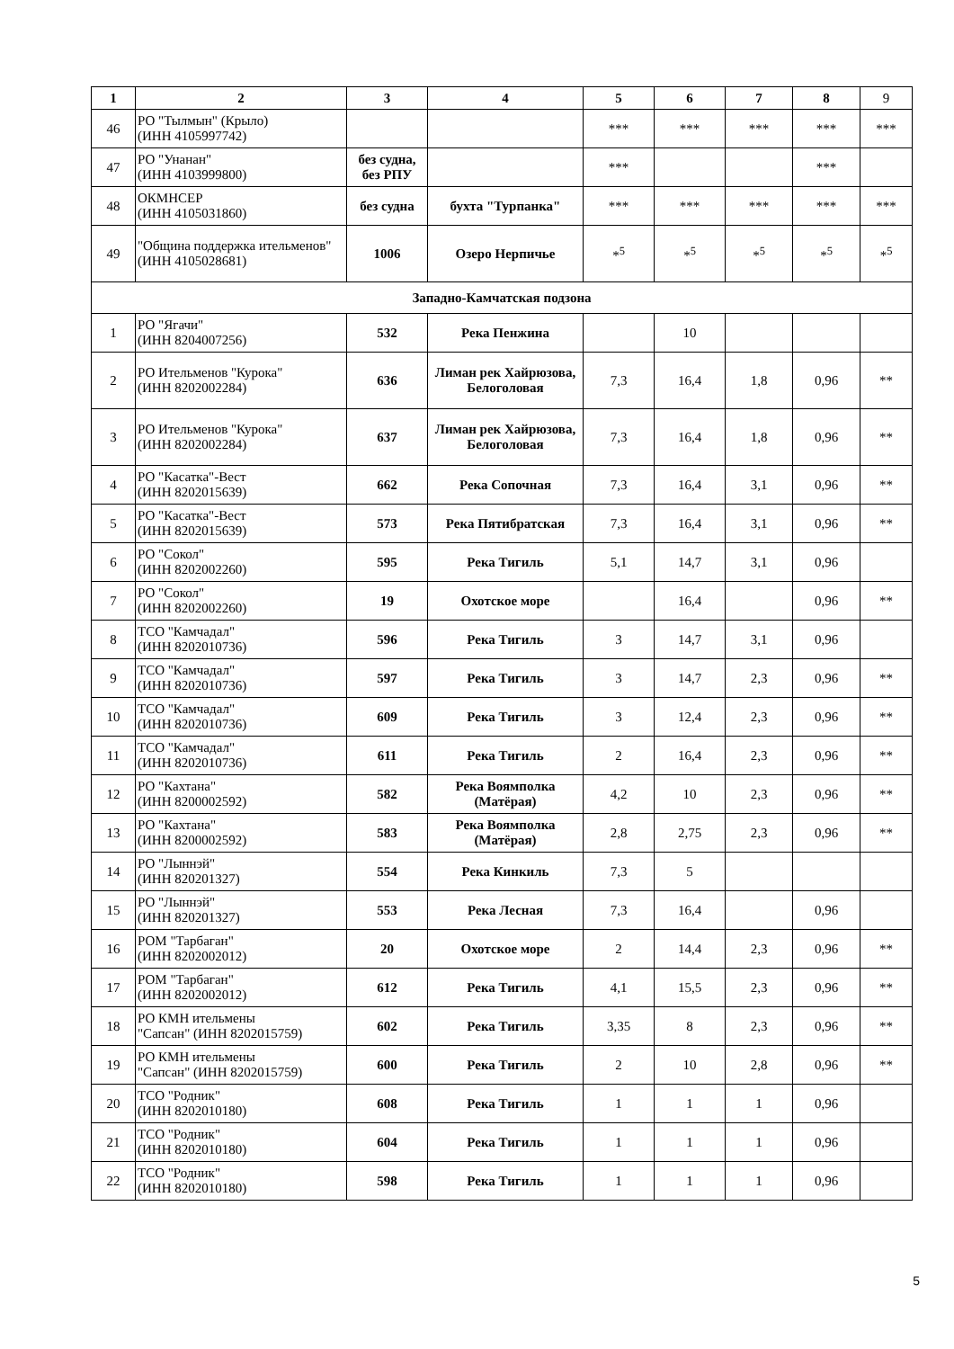| 1 | 2 | 3 | 4 | 5 | 6 | 7 | 8 | 9 |
| --- | --- | --- | --- | --- | --- | --- | --- | --- |
| 46 | РО "Тылмын" (Крыло) (ИНН 4105997742) | | | *** | *** | *** | *** | *** |
| 47 | РО "Унанан" (ИНН 4103999800) | без судна, без РПУ | | *** | | | *** | |
| 48 | ОКМНСЕР (ИНН 4105031860) | без судна | бухта "Турпанка" | *** | *** | *** | *** | *** |
| 49 | "Община поддержка ительменов" (ИНН 4105028681) | 1006 | Озеро Нерпичье | *<sup>5</sup> | *<sup>5</sup> | *<sup>5</sup> | *<sup>5</sup> | *<sup>5</sup> |
| Западно-Камчатская подзона | | | | | | | | |
| 1 | РО "Ягачи" (ИНН 8204007256) | 532 | Река Пенжина | | 10 | | | |
| 2 | РО Ительменов "Курока" (ИНН 8202002284) | 636 | Лиман рек Хайрюзова, Белоголовая | 7,3 | 16,4 | 1,8 | 0,96 | ** |
| 3 | РО Ительменов "Курока" (ИНН 8202002284) | 637 | Лиман рек Хайрюзова, Белоголовая | 7,3 | 16,4 | 1,8 | 0,96 | ** |
| 4 | РО "Касатка"-Вест (ИНН 8202015639) | 662 | Река Сопочная | 7,3 | 16,4 | 3,1 | 0,96 | ** |
| 5 | РО "Касатка"-Вест (ИНН 8202015639) | 573 | Река Пятибратская | 7,3 | 16,4 | 3,1 | 0,96 | ** |
| 6 | РО "Сокол" (ИНН 8202002260) | 595 | Река Тигиль | 5,1 | 14,7 | 3,1 | 0,96 | |
| 7 | РО "Сокол" (ИНН 8202002260) | 19 | Охотское море | | 16,4 | | 0,96 | ** |
| 8 | ТСО "Камчадал" (ИНН 8202010736) | 596 | Река Тигиль | 3 | 14,7 | 3,1 | 0,96 | |
| 9 | ТСО "Камчадал" (ИНН 8202010736) | 597 | Река Тигиль | 3 | 14,7 | 2,3 | 0,96 | ** |
| 10 | ТСО "Камчадал" (ИНН 8202010736) | 609 | Река Тигиль | 3 | 12,4 | 2,3 | 0,96 | ** |
| 11 | ТСО "Камчадал" (ИНН 8202010736) | 611 | Река Тигиль | 2 | 16,4 | 2,3 | 0,96 | ** |
| 12 | РО "Кахтана" (ИНН 8200002592) | 582 | Река Воямполка (Матёрая) | 4,2 | 10 | 2,3 | 0,96 | ** |
| 13 | РО "Кахтана" (ИНН 8200002592) | 583 | Река Воямполка (Матёрая) | 2,8 | 2,75 | 2,3 | 0,96 | ** |
| 14 | РО "Лыннэй" (ИНН 820201327) | 554 | Река Кинкиль | 7,3 | 5 | | | |
| 15 | РО "Лыннэй" (ИНН 820201327) | 553 | Река Лесная | 7,3 | 16,4 | | 0,96 | |
| 16 | РОМ "Тарбаган" (ИНН 8202002012) | 20 | Охотское море | 2 | 14,4 | 2,3 | 0,96 | ** |
| 17 | РОМ "Тарбаган" (ИНН 8202002012) | 612 | Река Тигиль | 4,1 | 15,5 | 2,3 | 0,96 | ** |
| 18 | РО КМН ительмены "Сапсан" (ИНН 8202015759) | 602 | Река Тигиль | 3,35 | 8 | 2,3 | 0,96 | ** |
| 19 | РО КМН ительмены "Сапсан" (ИНН 8202015759) | 600 | Река Тигиль | 2 | 10 | 2,8 | 0,96 | ** |
| 20 | ТСО "Родник" (ИНН 8202010180) | 608 | Река Тигиль | 1 | 1 | 1 | 0,96 | |
| 21 | ТСО "Родник" (ИНН 8202010180) | 604 | Река Тигиль | 1 | 1 | 1 | 0,96 | |
| 22 | ТСО "Родник" (ИНН 8202010180) | 598 | Река Тигиль | 1 | 1 | 1 | 0,96 | |
5